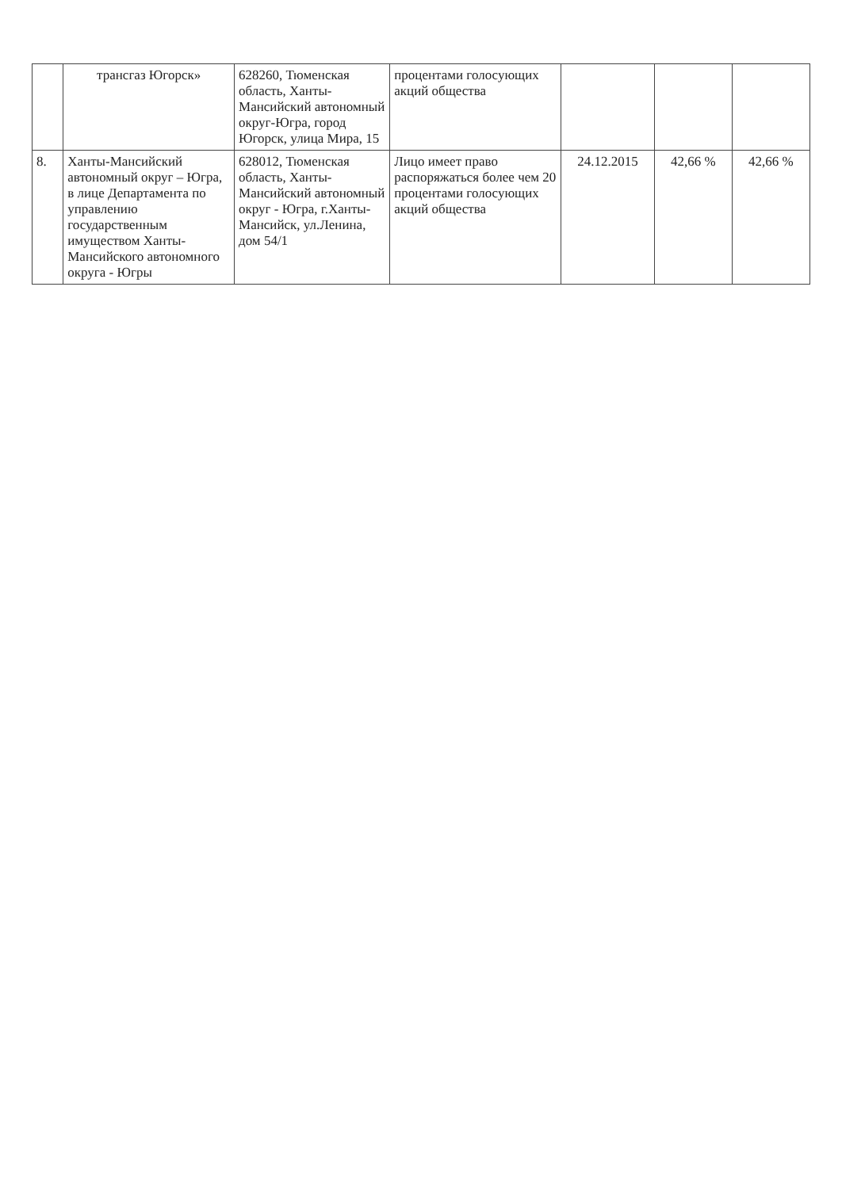| | трансгаз Югорск» | 628260, Тюменская область, Ханты-Мансийский автономный округ-Югра, город Югорск, улица Мира, 15 | процентами голосующих акций общества | | | |
| 8. | Ханты-Мансийский автономный округ – Югра, в лице Департамента по управлению государственным имуществом Ханты-Мансийского автономного округа - Югры | 628012, Тюменская область, Ханты-Мансийский автономный округ - Югра, г.Ханты-Мансийск, ул.Ленина, дом 54/1 | Лицо имеет право распоряжаться более чем 20 процентами голосующих акций общества | 24.12.2015 | 42,66 % | 42,66 % |